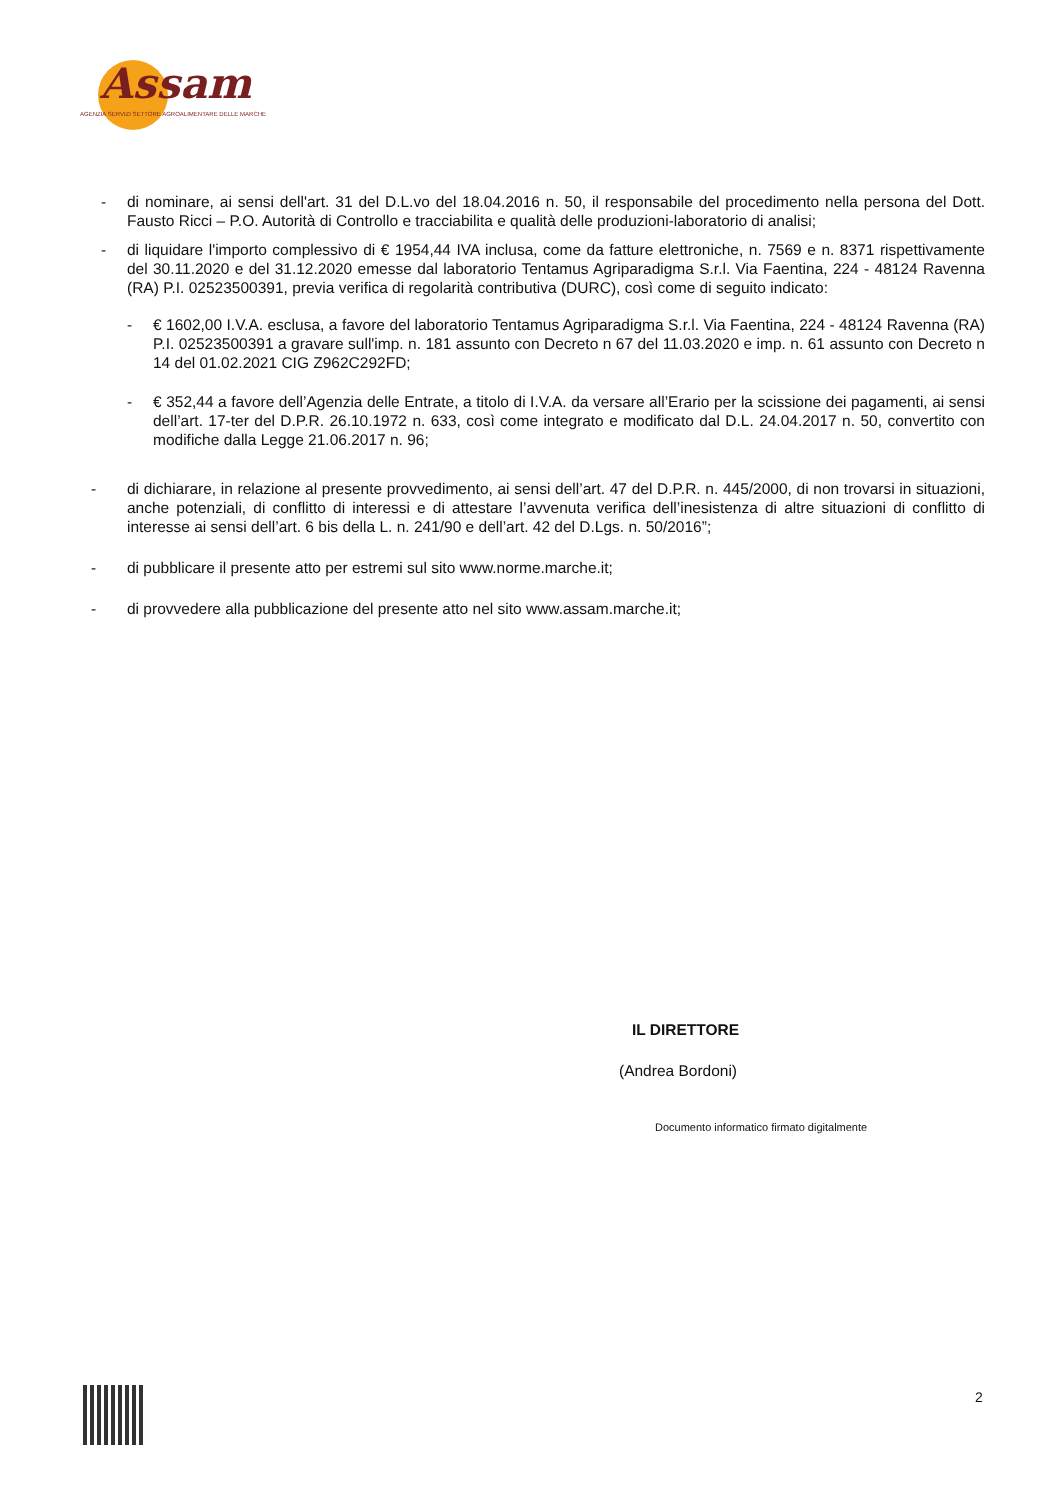Assam
AGENZIA SERVIZI SETTORE AGROALIMENTARE DELLE MARCHE
- di nominare, ai sensi dell'art. 31 del D.L.vo del 18.04.2016 n. 50, il responsabile del procedimento nella persona del Dott. Fausto Ricci – P.O. Autorità di Controllo e tracciabilita e qualità delle produzioni-laboratorio di analisi;
- di liquidare l'importo complessivo di € 1954,44 IVA inclusa, come da fatture elettroniche, n. 7569 e n. 8371 rispettivamente del 30.11.2020 e del 31.12.2020 emesse dal laboratorio Tentamus Agriparadigma S.r.l. Via Faentina, 224 - 48124 Ravenna (RA) P.I. 02523500391, previa verifica di regolarità contributiva (DURC), così come di seguito indicato:
- € 1602,00 I.V.A. esclusa, a favore del laboratorio Tentamus Agriparadigma S.r.l. Via Faentina, 224 - 48124 Ravenna (RA) P.I. 02523500391 a gravare sull'imp. n. 181 assunto con Decreto n 67 del 11.03.2020 e imp. n. 61 assunto con Decreto n 14 del 01.02.2021 CIG Z962C292FD;
- € 352,44 a favore dell’Agenzia delle Entrate, a titolo di I.V.A. da versare all’Erario per la scissione dei pagamenti, ai sensi dell’art. 17-ter del D.P.R. 26.10.1972 n. 633, così come integrato e modificato dal D.L. 24.04.2017 n. 50, convertito con modifiche dalla Legge 21.06.2017 n. 96;
- di dichiarare, in relazione al presente provvedimento, ai sensi dell’art. 47 del D.P.R. n. 445/2000, di non trovarsi in situazioni, anche potenziali, di conflitto di interessi e di attestare l’avvenuta verifica dell’inesistenza di altre situazioni di conflitto di interesse ai sensi dell’art. 6 bis della L. n. 241/90 e dell’art. 42 del D.Lgs. n. 50/2016”;
- di pubblicare il presente atto per estremi sul sito www.norme.marche.it;
- di provvedere alla pubblicazione del presente atto nel sito www.assam.marche.it;
IL DIRETTORE
(Andrea Bordoni)
Documento informatico firmato digitalmente
2